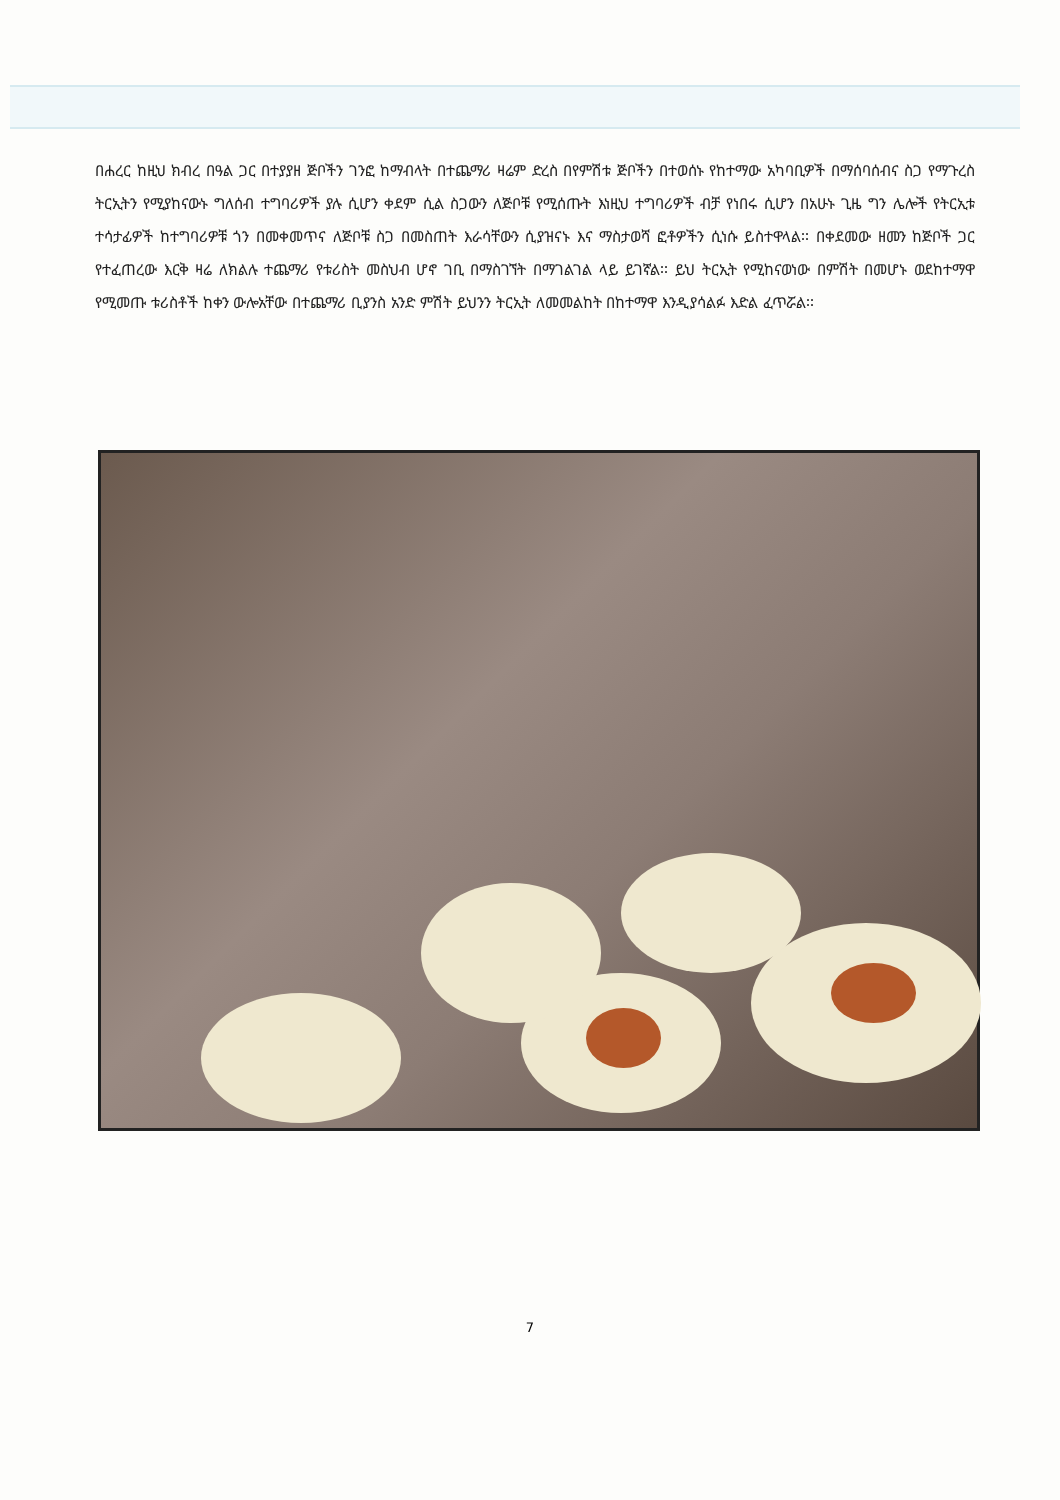በሐረር ከዚህ ክብረ በዓል ጋር በተያያዘ ጅቦችን ገንፎ ከማብላት በተጨማሪ ዛሬም ድረስ በየምሽቱ ጅቦችን በተወሰኑ የከተማው አካባቢዎች በማሰባሰብና ስጋ የማጉረስ ትርኢትን የሚያከናውኑ ግለሰብ ተግባሪዎች ያሉ ሲሆን ቀደም ሲል ስጋውን ለጅቦቹ የሚሰጡት እነዚህ ተግባሪዎች ብቻ የነበሩ ሲሆን በአሁኑ ጊዜ ግን ሌሎች የትርኢቱ ተሳታፊዎች ከተግባሪዎቹ ጎን በመቀመጥና ለጅቦቹ ስጋ በመስጠት እራሳቸውን ሲያዝናኑ እና ማስታወሻ ፎቶዎችን ሲነሱ ይስተዋላል፡፡ በቀደመው ዘመን ከጅቦች ጋር የተፈጠረው እርቅ ዛሬ ለክልሉ ተጨማሪ የቱሪስት መስህብ ሆኖ ገቢ በማስገኘት በማገልገል ላይ ይገኛል፡፡ ይህ ትርኢት የሚከናወነው በምሽት በመሆኑ ወደከተማዋ የሚመጡ ቱሪስቶች ከቀን ውሎአቸው በተጨማሪ ቢያንስ አንድ ምሽት ይህንን ትርኢት ለመመልከት በከተማዋ እንዲያሳልፉ እድል ፈጥሯል፡፡
7